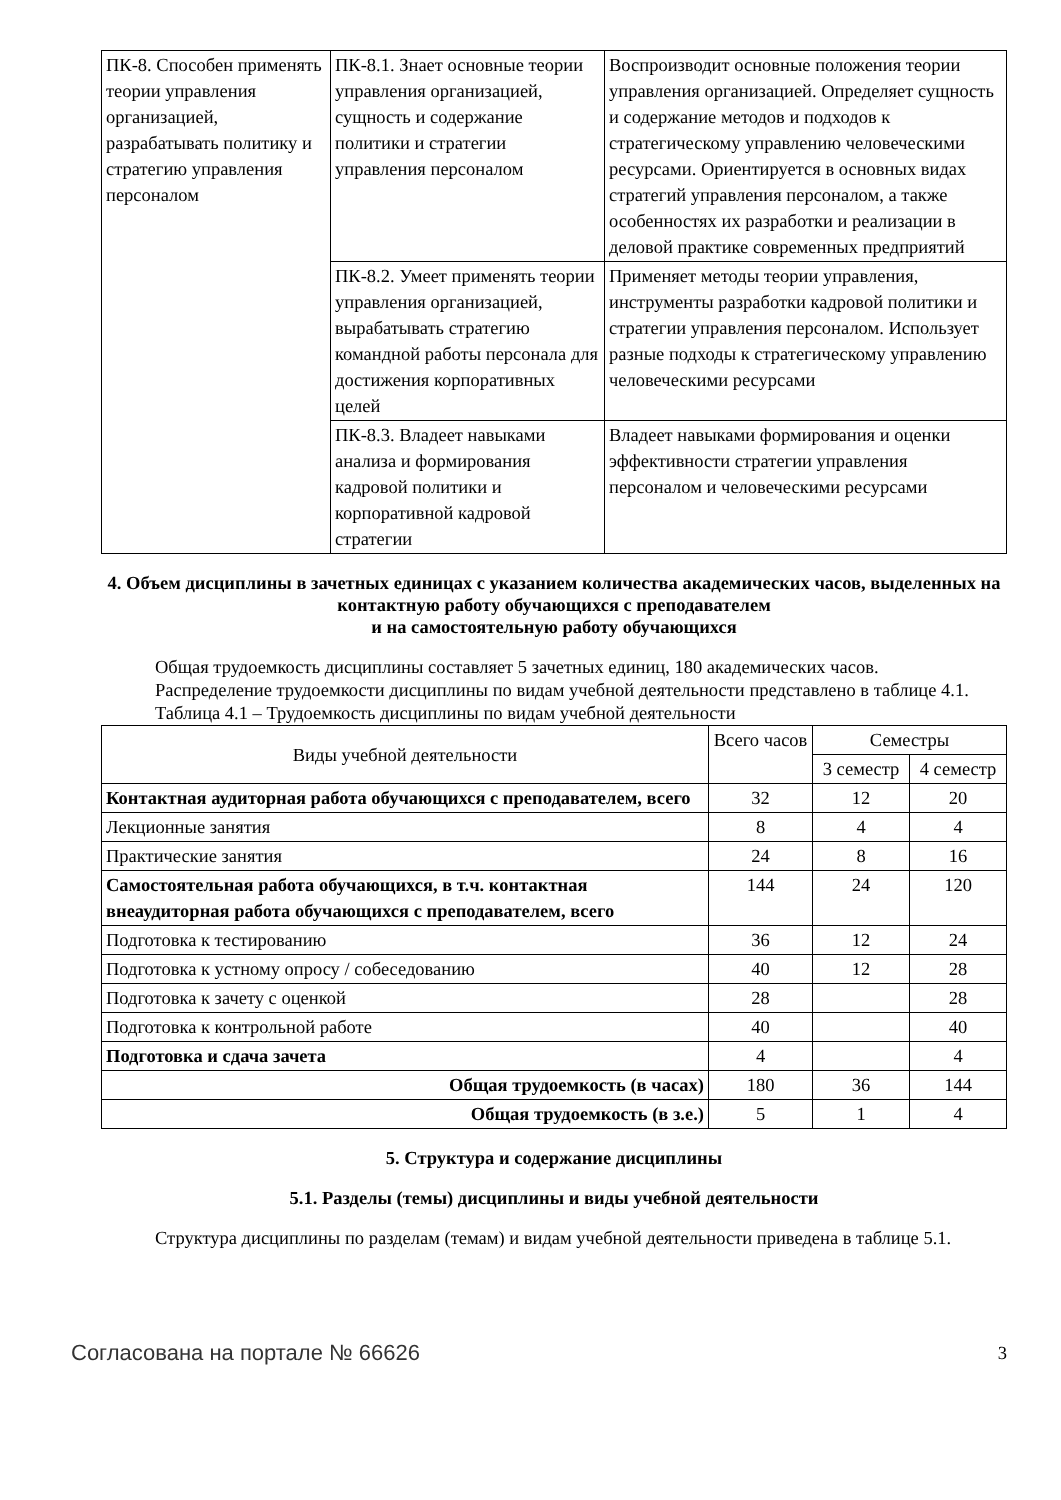| ПК-8. Способен применять теории управления организацией, разрабатывать политику и стратегию управления персоналом | ПК-8.1. Знает основные теории управления организацией, сущность и содержание политики и стратегии управления персоналом | Воспроизводит основные положения теории управления организацией. Определяет сущность и содержание методов и подходов к стратегическому управлению человеческими ресурсами. Ориентируется в основных видах стратегий управления персоналом, а также особенностях их разработки и реализации в деловой практике современных предприятий |
| | ПК-8.2. Умеет применять теории управления организацией, вырабатывать стратегию командной работы персонала для достижения корпоративных целей | Применяет методы теории управления, инструменты разработки кадровой политики и стратегии управления персоналом. Использует разные подходы к стратегическому управлению человеческими ресурсами |
| | ПК-8.3. Владеет навыками анализа и формирования кадровой политики и корпоративной кадровой стратегии | Владеет навыками формирования и оценки эффективности стратегии управления персоналом и человеческими ресурсами |
4. Объем дисциплины в зачетных единицах с указанием количества академических часов, выделенных на контактную работу обучающихся с преподавателем
и на самостоятельную работу обучающихся
Общая трудоемкость дисциплины составляет 5 зачетных единиц, 180 академических часов.
Распределение трудоемкости дисциплины по видам учебной деятельности представлено в таблице 4.1.
Таблица 4.1 – Трудоемкость дисциплины по видам учебной деятельности
| Виды учебной деятельности | Всего часов | Семестры | |
| --- | --- | --- | --- |
| | | 3 семестр | 4 семестр |
| Контактная аудиторная работа обучающихся с преподавателем, всего | 32 | 12 | 20 |
| Лекционные занятия | 8 | 4 | 4 |
| Практические занятия | 24 | 8 | 16 |
| Самостоятельная работа обучающихся, в т.ч. контактная внеаудиторная работа обучающихся с преподавателем, всего | 144 | 24 | 120 |
| Подготовка к тестированию | 36 | 12 | 24 |
| Подготовка к устному опросу / собеседованию | 40 | 12 | 28 |
| Подготовка к зачету с оценкой | 28 | | 28 |
| Подготовка к контрольной работе | 40 | | 40 |
| Подготовка и сдача зачета | 4 | | 4 |
| Общая трудоемкость (в часах) | 180 | 36 | 144 |
| Общая трудоемкость (в з.е.) | 5 | 1 | 4 |
5. Структура и содержание дисциплины
5.1. Разделы (темы) дисциплины и виды учебной деятельности
Структура дисциплины по разделам (темам) и видам учебной деятельности приведена в таблице 5.1.
Согласована на портале № 66626 3